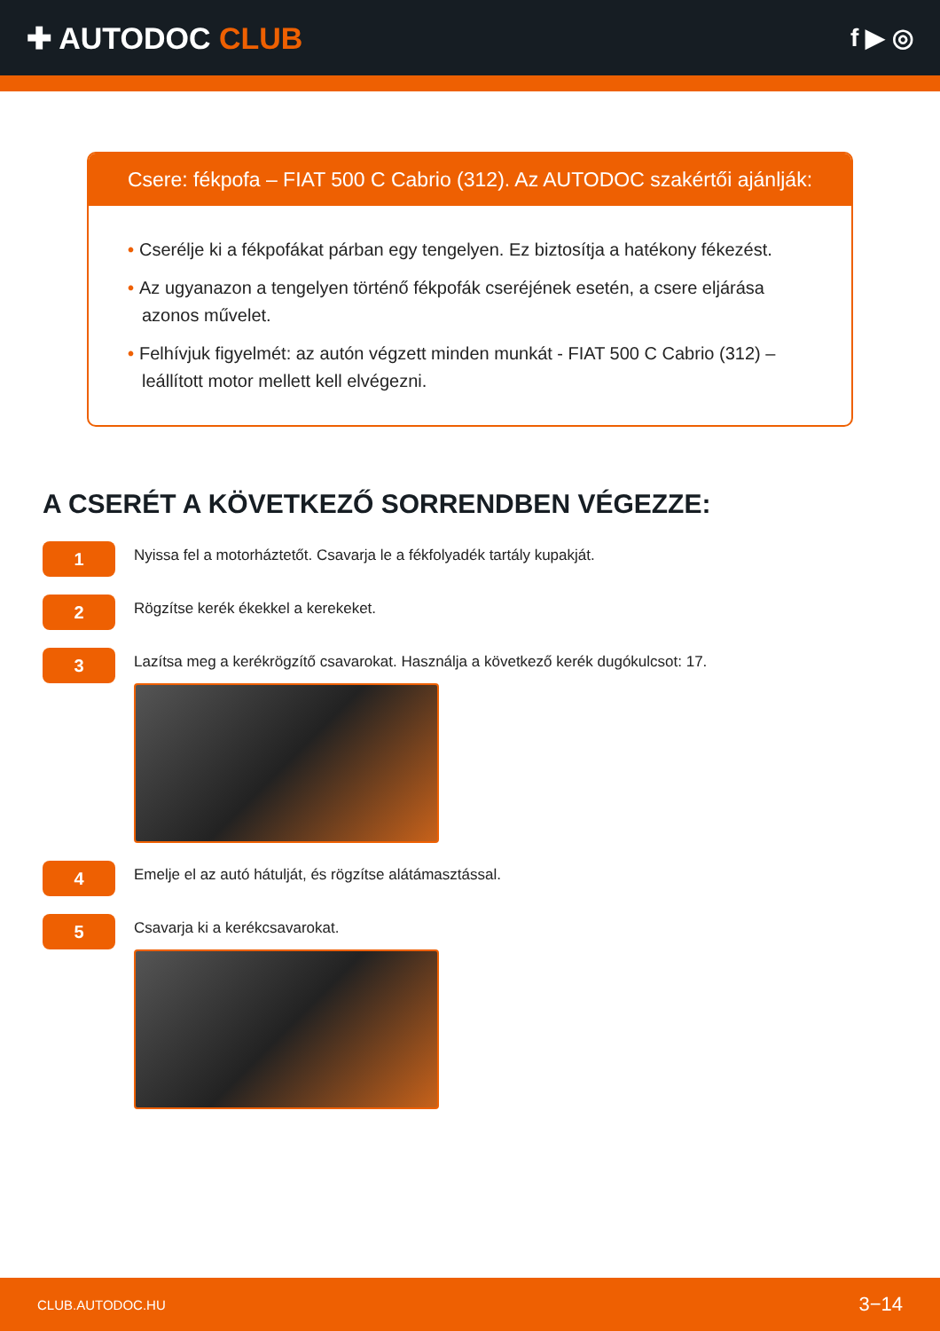✚ AUTODOC CLUB
f ▶ ◎
Csere: fékpofa – FIAT 500 C Cabrio (312). Az AUTODOC szakértői ajánlják:
• Cserélje ki a fékpofákat párban egy tengelyen. Ez biztosítja a hatékony fékezést.
• Az ugyanazon a tengelyen történő fékpofák cseréjének esetén, a csere eljárása azonos művelet.
• Felhívjuk figyelmét: az autón végzett minden munkát - FIAT 500 C Cabrio (312) – leállított motor mellett kell elvégezni.
A CSERÉT A KÖVETKEZŐ SORRENDBEN VÉGEZZE:
1
Nyissa fel a motorháztetőt. Csavarja le a fékfolyadék tartály kupakját.
2
Rögzítse kerék ékekkel a kerekeket.
3
Lazítsa meg a kerékrögzítő csavarokat. Használja a következő kerék dugókulcsot: 17.
4
Emelje el az autó hátulját, és rögzítse alátámasztással.
5
Csavarja ki a kerékcsavarokat.
CLUB.AUTODOC.HU 3−14